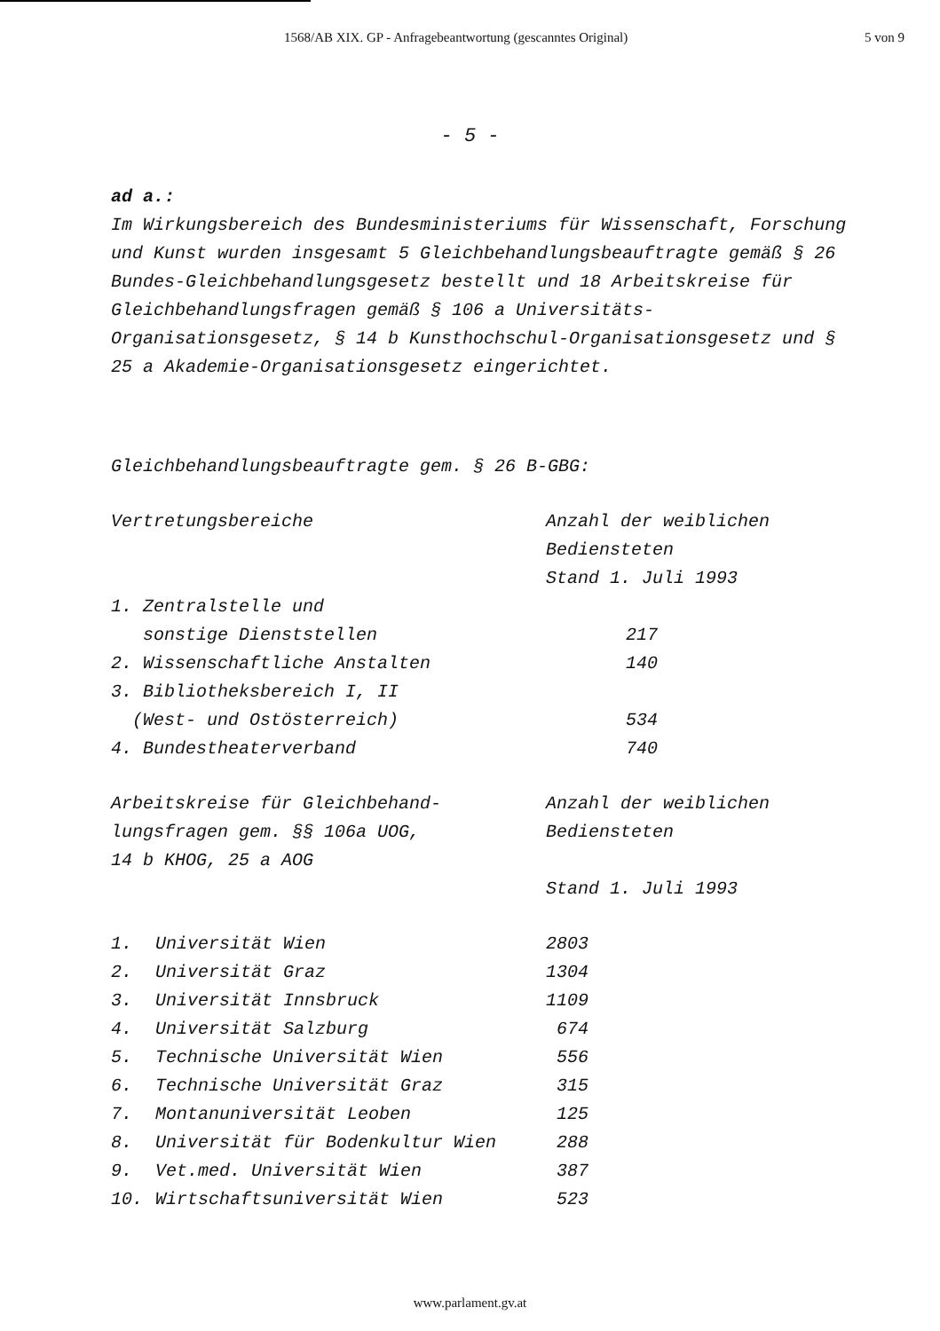1568/AB XIX. GP - Anfragebeantwortung (gescanntes Original) 5 von 9
- 5 -
ad a.:
Im Wirkungsbereich des Bundesministeriums für Wissenschaft, Forschung und Kunst wurden insgesamt 5 Gleichbehandlungsbeauftragte gemäß § 26 Bundes-Gleichbehandlungsgesetz bestellt und 18 Arbeitskreise für Gleichbehandlungsfragen gemäß § 106 a Universitäts-Organisationsgesetz, § 14 b Kunsthochschul-Organisationsgesetz und § 25 a Akademie-Organisationsgesetz eingerichtet.
Gleichbehandlungsbeauftragte gem. § 26 B-GBG:
| Vertretungsbereiche | Anzahl der weiblichen Bediensteten Stand 1. Juli 1993 |
| 1. Zentralstelle und sonstige Dienststellen | 217 |
| 2. Wissenschaftliche Anstalten | 140 |
| 3. Bibliotheksbereich I, II (West- und Ostösterreich) | 534 |
| 4. Bundestheaterverband | 740 |
| Arbeitskreise für Gleichbehand- lungsfragen gem. §§ 106a UOG, 14 b KHOG, 25 a AOG | Anzahl der weiblichen Bediensteten Stand 1. Juli 1993 |
| 1. | Universität Wien | 2803 |
| 2. | Universität Graz | 1304 |
| 3. | Universität Innsbruck | 1109 |
| 4. | Universität Salzburg | 674 |
| 5. | Technische Universität Wien | 556 |
| 6. | Technische Universität Graz | 315 |
| 7. | Montanuniversität Leoben | 125 |
| 8. | Universität für Bodenkultur Wien | 288 |
| 9. | Vet.med. Universität Wien | 387 |
| 10. | Wirtschaftsuniversität Wien | 523 |
www.parlament.gv.at